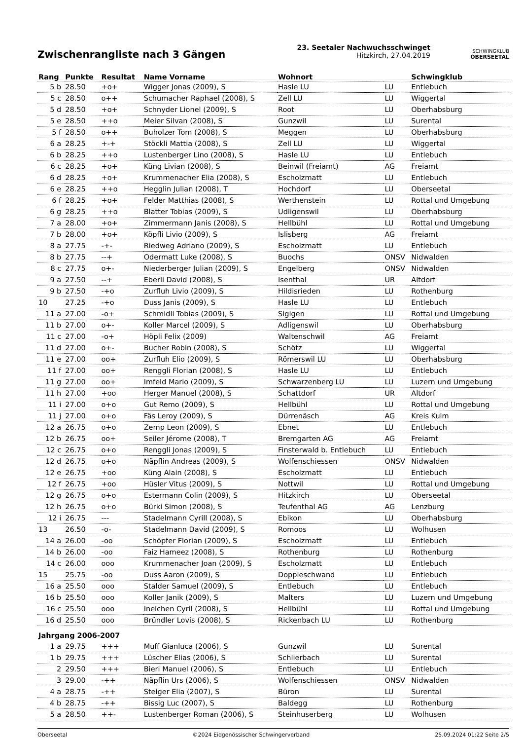Zwischenrangliste nach 3 Gängen
23. Seetaler Nachwuchsschwinget
Hitzkirch, 27.04.2019
SCHWINGKLUB
OBERSEETAL
| Rang | Punkte | Resultat | Name Vorname | Wohnort | | Schwingklub |
| --- | --- | --- | --- | --- | --- | --- |
| 5 b | 28.50 | +o+ | Wigger Jonas (2009), S | Hasle LU | LU | Entlebuch |
| 5 c | 28.50 | o++ | Schumacher Raphael (2008), S | Zell LU | LU | Wiggertal |
| 5 d | 28.50 | +o+ | Schnyder Lionel (2009), S | Root | LU | Oberhabsburg |
| 5 e | 28.50 | ++o | Meier Silvan (2008), S | Gunzwil | LU | Surental |
| 5 f | 28.50 | o++ | Buholzer Tom (2008), S | Meggen | LU | Oberhabsburg |
| 6 a | 28.25 | +-+ | Stöckli Mattia (2008), S | Zell LU | LU | Wiggertal |
| 6 b | 28.25 | ++o | Lustenberger Lino (2008), S | Hasle LU | LU | Entlebuch |
| 6 c | 28.25 | +o+ | Küng Livian (2008), S | Beinwil (Freiamt) | AG | Freiamt |
| 6 d | 28.25 | +o+ | Krummenacher Elia (2008), S | Escholzmatt | LU | Entlebuch |
| 6 e | 28.25 | ++o | Hegglin Julian (2008), T | Hochdorf | LU | Oberseetal |
| 6 f | 28.25 | +o+ | Felder Matthias (2008), S | Werthenstein | LU | Rottal und Umgebung |
| 6 g | 28.25 | ++o | Blatter Tobias (2009), S | Udligenswil | LU | Oberhabsburg |
| 7 a | 28.00 | +o+ | Zimmermann Janis (2008), S | Hellbühl | LU | Rottal und Umgebung |
| 7 b | 28.00 | +o+ | Köpfli Livio (2009), S | Islisberg | AG | Freiamt |
| 8 a | 27.75 | -+- | Riedweg Adriano (2009), S | Escholzmatt | LU | Entlebuch |
| 8 b | 27.75 | --+ | Odermatt Luke (2008), S | Buochs | ONSV | Nidwalden |
| 8 c | 27.75 | o+- | Niederberger Julian (2009), S | Engelberg | ONSV | Nidwalden |
| 9 a | 27.50 | --+ | Eberli David (2008), S | Isenthal | UR | Altdorf |
| 9 b | 27.50 | -+o | Zurfluh Livio (2009), S | Hildisrieden | LU | Rothenburg |
| 10 | 27.25 | -+o | Duss Janis (2009), S | Hasle LU | LU | Entlebuch |
| 11 a | 27.00 | -o+ | Schmidli Tobias (2009), S | Sigigen | LU | Rottal und Umgebung |
| 11 b | 27.00 | o+- | Koller Marcel (2009), S | Adligenswil | LU | Oberhabsburg |
| 11 c | 27.00 | -o+ | Höpli Felix (2009) | Waltenschwil | AG | Freiamt |
| 11 d | 27.00 | o+- | Bucher Robin (2008), S | Schötz | LU | Wiggertal |
| 11 e | 27.00 | oo+ | Zurfluh Elio (2009), S | Römerswil LU | LU | Oberhabsburg |
| 11 f | 27.00 | oo+ | Renggli Florian (2008), S | Hasle LU | LU | Entlebuch |
| 11 g | 27.00 | oo+ | Imfeld Mario (2009), S | Schwarzenberg LU | LU | Luzern und Umgebung |
| 11 h | 27.00 | +oo | Herger Manuel (2008), S | Schattdorf | UR | Altdorf |
| 11 i | 27.00 | o+o | Gut Remo (2009), S | Hellbühl | LU | Rottal und Umgebung |
| 11 j | 27.00 | o+o | Fäs Leroy (2009), S | Dürrenäsch | AG | Kreis Kulm |
| 12 a | 26.75 | o+o | Zemp Leon (2009), S | Ebnet | LU | Entlebuch |
| 12 b | 26.75 | oo+ | Seiler Jérome (2008), T | Bremgarten AG | AG | Freiamt |
| 12 c | 26.75 | o+o | Renggli Jonas (2009), S | Finsterwald b. Entlebuch | LU | Entlebuch |
| 12 d | 26.75 | o+o | Näpflin Andreas (2009), S | Wolfenschiessen | ONSV | Nidwalden |
| 12 e | 26.75 | +oo | Küng Alain (2008), S | Escholzmatt | LU | Entlebuch |
| 12 f | 26.75 | +oo | Hüsler Vitus (2009), S | Nottwil | LU | Rottal und Umgebung |
| 12 g | 26.75 | o+o | Estermann Colin (2009), S | Hitzkirch | LU | Oberseetal |
| 12 h | 26.75 | o+o | Bürki Simon (2008), S | Teufenthal AG | AG | Lenzburg |
| 12 i | 26.75 | --- | Stadelmann Cyrill (2008), S | Ebikon | LU | Oberhabsburg |
| 13 | 26.50 | -o- | Stadelmann David (2009), S | Romoos | LU | Wolhusen |
| 14 a | 26.00 | -oo | Schöpfer Florian (2009), S | Escholzmatt | LU | Entlebuch |
| 14 b | 26.00 | -oo | Faiz Hameez (2008), S | Rothenburg | LU | Rothenburg |
| 14 c | 26.00 | ooo | Krummenacher Joan (2009), S | Escholzmatt | LU | Entlebuch |
| 15 | 25.75 | -oo | Duss Aaron (2009), S | Doppleschwand | LU | Entlebuch |
| 16 a | 25.50 | ooo | Stalder Samuel (2009), S | Entlebuch | LU | Entlebuch |
| 16 b | 25.50 | ooo | Koller Janik (2009), S | Malters | LU | Luzern und Umgebung |
| 16 c | 25.50 | ooo | Ineichen Cyril (2008), S | Hellbühl | LU | Rottal und Umgebung |
| 16 d | 25.50 | ooo | Bründler Lovis (2008), S | Rickenbach LU | LU | Rothenburg |
| Jahrgang 2006-2007 | | | | | | |
| 1 a | 29.75 | +++ | Muff Gianluca (2006), S | Gunzwil | LU | Surental |
| 1 b | 29.75 | +++ | Lüscher Elias (2006), S | Schlierbach | LU | Surental |
| 2 | 29.50 | +++ | Bieri Manuel (2006), S | Entlebuch | LU | Entlebuch |
| 3 | 29.00 | -++ | Näpflin Urs (2006), S | Wolfenschiessen | ONSV | Nidwalden |
| 4 a | 28.75 | -++ | Steiger Elia (2007), S | Büron | LU | Surental |
| 4 b | 28.75 | -++ | Bissig Luc (2007), S | Baldegg | LU | Rothenburg |
| 5 a | 28.50 | ++- | Lustenberger Roman (2006), S | Steinhuserberg | LU | Wolhusen |
Oberseetal ©2024 Eidgenössischer Schwingerverband 25.09.2024 01:22 Seite 2/5